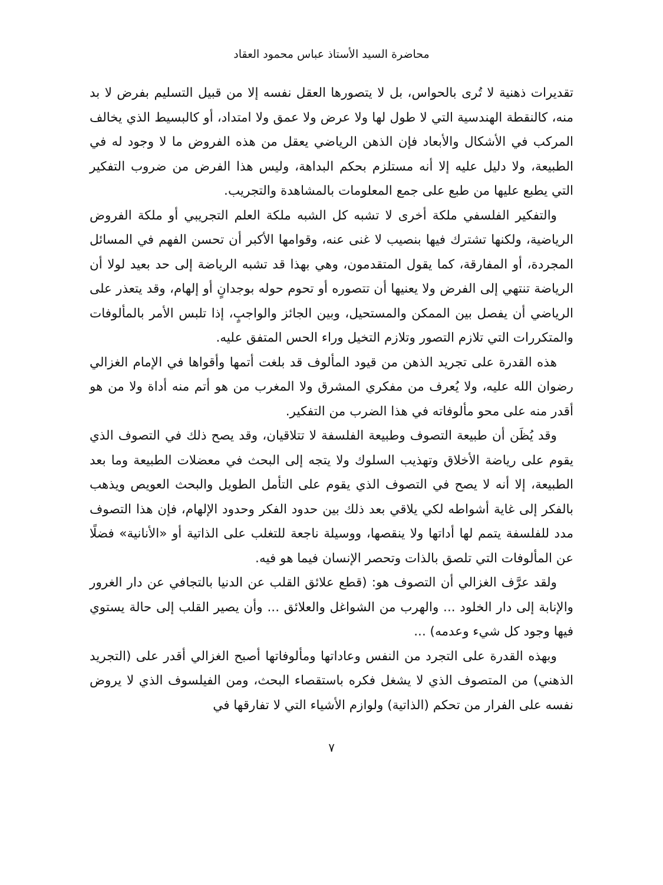محاضرة السيد الأستاذ عباس محمود العقاد
تقديرات ذهنية لا تُرى بالحواس، بل لا يتصورها العقل نفسه إلا من قبيل التسليم بفرض لا بد منه، كالنقطة الهندسية التي لا طول لها ولا عرض ولا عمق ولا امتداد، أو كالبسيط الذي يخالف المركب في الأشكال والأبعاد فإن الذهن الرياضي يعقل من هذه الفروض ما لا وجود له في الطبيعة، ولا دليل عليه إلا أنه مستلزم بحكم البداهة، وليس هذا الفرض من ضروب التفكير التي يطبع عليها من طبع على جمع المعلومات بالمشاهدة والتجريب.
والتفكير الفلسفي ملكة أخرى لا تشبه كل الشبه ملكة العلم التجريبي أو ملكة الفروض الرياضية، ولكنها تشترك فيها بنصيب لا غنى عنه، وقوامها الأكبر أن تحسن الفهم في المسائل المجردة، أو المفارقة، كما يقول المتقدمون، وهي بهذا قد تشبه الرياضة إلى حد بعيد لولا أن الرياضة تنتهي إلى الفرض ولا يعنيها أن تتصوره أو تحوم حوله بوجدانٍ أو إلهام، وقد يتعذر على الرياضي أن يفصل بين الممكن والمستحيل، وبين الجائز والواجبٍ، إذا تلبس الأمر بالمألوفات والمتكررات التي تلازم التصور وتلازم التخيل وراء الحس المتفق عليه.
هذه القدرة على تجريد الذهن من قيود المألوف قد بلغت أتمها وأقواها في الإمام الغزالي رضوان الله عليه، ولا يُعرف من مفكري المشرق ولا المغرب من هو أتم منه أداة ولا من هو أقدر منه على محو مألوفاته في هذا الضرب من التفكير.
وقد يُظَن أن طبيعة التصوف وطبيعة الفلسفة لا تتلاقيان، وقد يصح ذلك في التصوف الذي يقوم على رياضة الأخلاق وتهذيب السلوك ولا يتجه إلى البحث في معضلات الطبيعة وما بعد الطبيعة، إلا أنه لا يصح في التصوف الذي يقوم على التأمل الطويل والبحث العويص ويذهب بالفكر إلى غاية أشواطه لكي يلاقي بعد ذلك بين حدود الفكر وحدود الإلهام، فإن هذا التصوف مدد للفلسفة يتمم لها أداتها ولا ينقصها، ووسيلة ناجعة للتغلب على الذاتية أو «الأنانية» فضلًا عن المألوفات التي تلصق بالذات وتحصر الإنسان فيما هو فيه.
ولقد عرَّف الغزالي أن التصوف هو: (قطع علائق القلب عن الدنيا بالتجافي عن دار الغرور والإنابة إلى دار الخلود ... والهرب من الشواغل والعلائق ... وأن يصير القلب إلى حالة يستوي فيها وجود كل شيء وعدمه) ...
وبهذه القدرة على التجرد من النفس وعاداتها ومألوفاتها أصبح الغزالي أقدر على (التجريد الذهني) من المتصوف الذي لا يشغل فكره باستقصاء البحث، ومن الفيلسوف الذي لا يروض نفسه على الفرار من تحكم (الذاتية) ولوازم الأشياء التي لا تفارقها في
٧